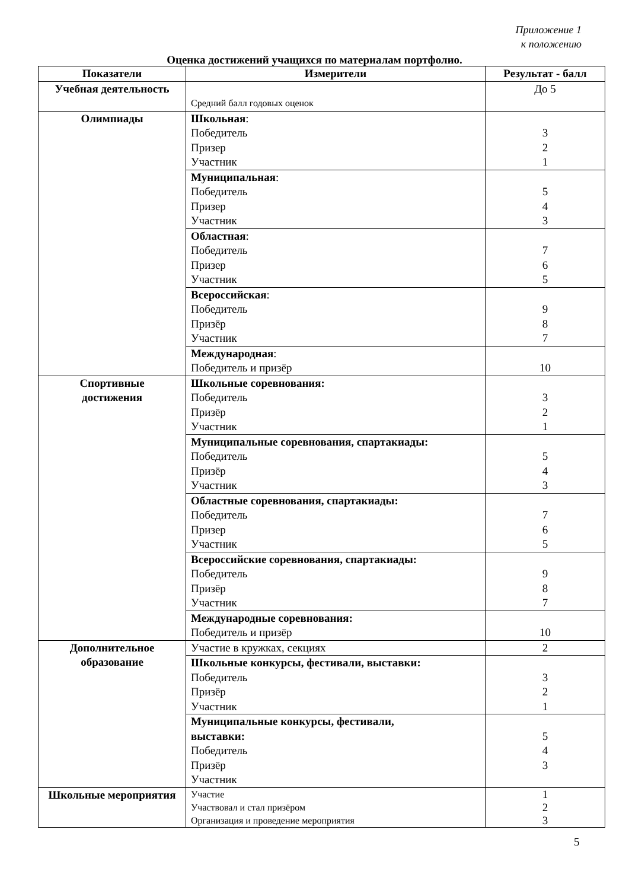Приложение 1
к положению
Оценка достижений учащихся по материалам портфолио.
| Показатели | Измерители | Результат - балл |
| --- | --- | --- |
| Учебная деятельность | Средний балл годовых оценок | До 5 |
| Олимпиады | Школьная : Победитель Призер Участник | 3 2 1 |
| | Муниципальная : Победитель Призер Участник | 5 4 3 |
| | Областная : Победитель Призер Участник | 7 6 5 |
| | Всероссийская : Победитель Призёр Участник | 9 8 7 |
| | Международная : Победитель и призёр | 10 |
| Спортивные достижения | Школьные соревнования: Победитель Призёр Участник | 3 2 1 |
| | Муниципальные соревнования, спартакиады: Победитель Призёр Участник | 5 4 3 |
| | Областные соревнования, спартакиады: Победитель Призер Участник | 7 6 5 |
| | Всероссийские соревнования, спартакиады: Победитель Призёр Участник | 9 8 7 |
| | Международные соревнования: Победитель и призёр | 10 |
| Дополнительное образование | Участие в кружках, секциях | 2 |
| | Школьные конкурсы, фестивали, выставки: Победитель Призёр Участник | 3 2 1 |
| | Муниципальные конкурсы, фестивали, выставки: Победитель Призёр Участник | 5 4 3 |
| Школьные мероприятия | Участие Участвовал и стал призёром Организация и проведение мероприятия | 1 2 3 |
5